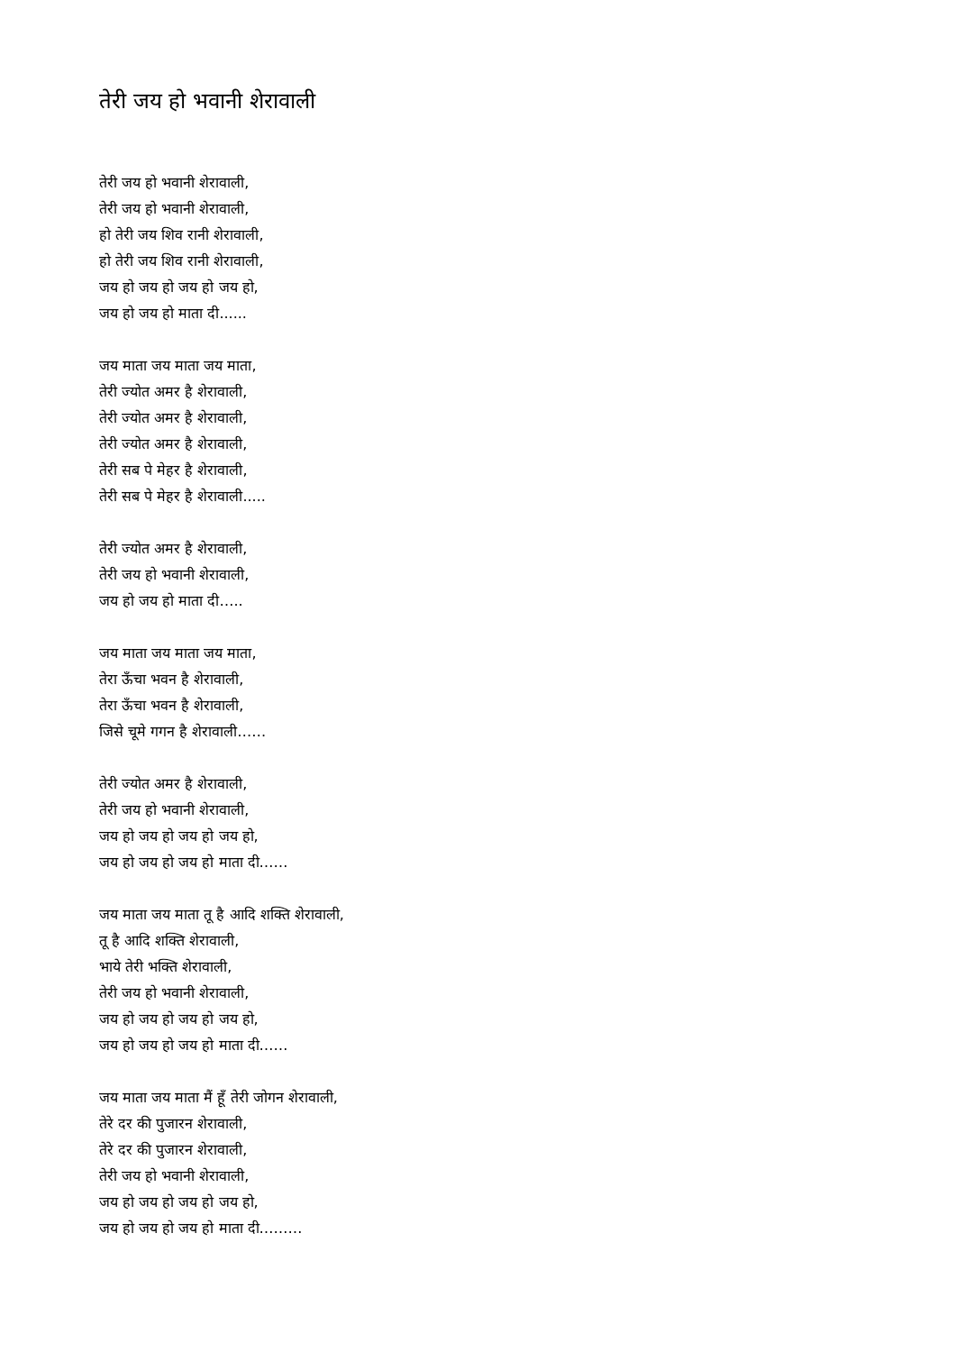तेरी जय हो भवानी शेरावाली
तेरी जय हो भवानी शेरावाली,
तेरी जय हो भवानी शेरावाली,
हो तेरी जय शिव रानी शेरावाली,
हो तेरी जय शिव रानी शेरावाली,
जय हो जय हो जय हो जय हो,
जय हो जय हो माता दी......
जय माता जय माता जय माता,
तेरी ज्योत अमर है शेरावाली,
तेरी ज्योत अमर है शेरावाली,
तेरी ज्योत अमर है शेरावाली,
तेरी सब पे मेहर है शेरावाली,
तेरी सब पे मेहर है शेरावाली.....
तेरी ज्योत अमर है शेरावाली,
तेरी जय हो भवानी शेरावाली,
जय हो जय हो माता दी…..
जय माता जय माता जय माता,
तेरा ऊँचा भवन है शेरावाली,
तेरा ऊँचा भवन है शेरावाली,
जिसे चूमे गगन है शेरावाली……
तेरी ज्योत अमर है शेरावाली,
तेरी जय हो भवानी शेरावाली,
जय हो जय हो जय हो जय हो,
जय हो जय हो जय हो माता दी……
जय माता जय माता तू है आदि शक्ति शेरावाली,
तू है आदि शक्ति शेरावाली,
भाये तेरी भक्ति शेरावाली,
तेरी जय हो भवानी शेरावाली,
जय हो जय हो जय हो जय हो,
जय हो जय हो जय हो माता दी……
जय माता जय माता मैं हूँ तेरी जोगन शेरावाली,
तेरे दर की पुजारन शेरावाली,
तेरे दर की पुजारन शेरावाली,
तेरी जय हो भवानी शेरावाली,
जय हो जय हो जय हो जय हो,
जय हो जय हो जय हो माता दी………